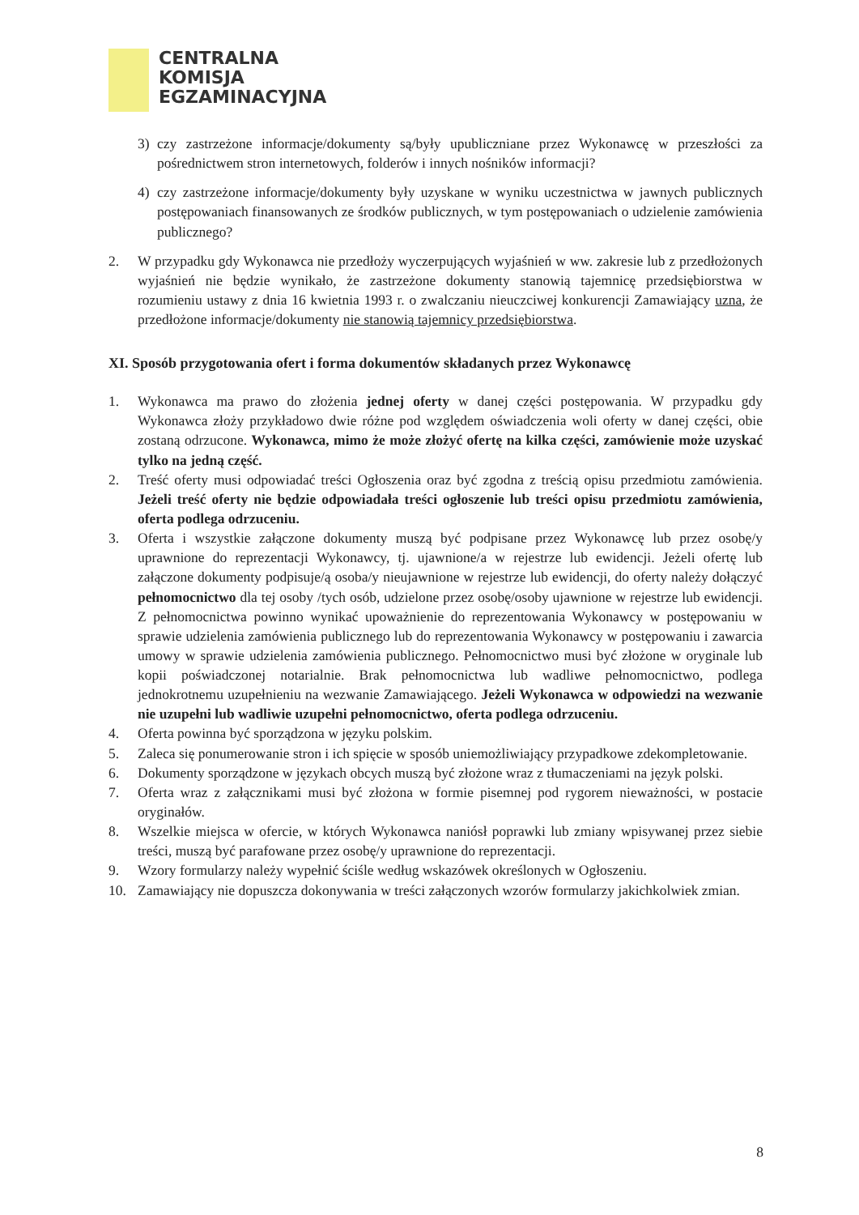CENTRALNA
KOMISJA
EGZAMINACYJNA
3) czy zastrzeżone informacje/dokumenty są/były upubliczniane przez Wykonawcę w przeszłości za pośrednictwem stron internetowych, folderów i innych nośników informacji?
4) czy zastrzeżone informacje/dokumenty były uzyskane w wyniku uczestnictwa w jawnych publicznych postępowaniach finansowanych ze środków publicznych, w tym postępowaniach o udzielenie zamówienia publicznego?
2. W przypadku gdy Wykonawca nie przedłoży wyczerpujących wyjaśnień w ww. zakresie lub z przedłożonych wyjaśnień nie będzie wynikało, że zastrzeżone dokumenty stanowią tajemnicę przedsiębiorstwa w rozumieniu ustawy z dnia 16 kwietnia 1993 r. o zwalczaniu nieuczciwej konkurencji Zamawiający uzna, że przedłożone informacje/dokumenty nie stanowią tajemnicy przedsiębiorstwa.
XI. Sposób przygotowania ofert i forma dokumentów składanych przez Wykonawcę
1. Wykonawca ma prawo do złożenia jednej oferty w danej części postępowania. W przypadku gdy Wykonawca złoży przykładowo dwie różne pod względem oświadczenia woli oferty w danej części, obie zostaną odrzucone. Wykonawca, mimo że może złożyć ofertę na kilka części, zamówienie może uzyskać tylko na jedną część.
2. Treść oferty musi odpowiadać treści Ogłoszenia oraz być zgodna z treścią opisu przedmiotu zamówienia. Jeżeli treść oferty nie będzie odpowiadała treści ogłoszenie lub treści opisu przedmiotu zamówienia, oferta podlega odrzuceniu.
3. Oferta i wszystkie załączone dokumenty muszą być podpisane przez Wykonawcę lub przez osobę/y uprawnione do reprezentacji Wykonawcy, tj. ujawnione/a w rejestrze lub ewidencji. Jeżeli ofertę lub załączone dokumenty podpisuje/ą osoba/y nieujawnione w rejestrze lub ewidencji, do oferty należy dołączyć pełnomocnictwo dla tej osoby /tych osób, udzielone przez osobę/osoby ujawnione w rejestrze lub ewidencji. Z pełnomocnictwa powinno wynikać upoważnienie do reprezentowania Wykonawcy w postępowaniu w sprawie udzielenia zamówienia publicznego lub do reprezentowania Wykonawcy w postępowaniu i zawarcia umowy w sprawie udzielenia zamówienia publicznego. Pełnomocnictwo musi być złożone w oryginale lub kopii poświadczonej notarialnie. Brak pełnomocnictwa lub wadliwe pełnomocnictwo, podlega jednokrotnemu uzupełnieniu na wezwanie Zamawiającego. Jeżeli Wykonawca w odpowiedzi na wezwanie nie uzupełni lub wadliwie uzupełni pełnomocnictwo, oferta podlega odrzuceniu.
4. Oferta powinna być sporządzona w języku polskim.
5. Zaleca się ponumerowanie stron i ich spięcie w sposób uniemożliwiający przypadkowe zdekompletowanie.
6. Dokumenty sporządzone w językach obcych muszą być złożone wraz z tłumaczeniami na język polski.
7. Oferta wraz z załącznikami musi być złożona w formie pisemnej pod rygorem nieważności, w postacie oryginałów.
8. Wszelkie miejsca w ofercie, w których Wykonawca naniósł poprawki lub zmiany wpisywanej przez siebie treści, muszą być parafowane przez osobę/y uprawnione do reprezentacji.
9. Wzory formularzy należy wypełnić ściśle według wskazówek określonych w Ogłoszeniu.
10. Zamawiający nie dopuszcza dokonywania w treści załączonych wzorów formularzy jakichkolwiek zmian.
8